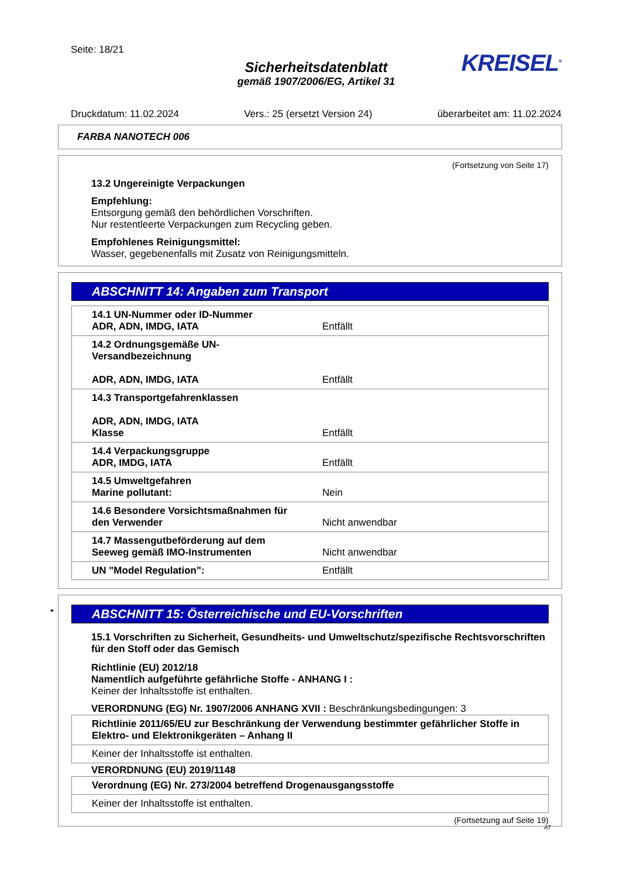Seite: 18/21
Sicherheitsdatenblatt
gemäß 1907/2006/EG, Artikel 31
KREISEL<sup>®</sup>
Druckdatum: 11.02.2024 Vers.: 25 (ersetzt Version 24) überarbeitet am: 11.02.2024
FARBA NANOTECH 006
(Fortsetzung von Seite 17)
13.2 Ungereinigte Verpackungen
Empfehlung:
Entsorgung gemäß den behördlichen Vorschriften.
Nur restentleerte Verpackungen zum Recycling geben.
Empfohlenes Reinigungsmittel:
Wasser, gegebenenfalls mit Zusatz von Reinigungsmitteln.
ABSCHNITT 14: Angaben zum Transport
| 14.1 UN-Nummer oder ID-Nummer ADR, ADN, IMDG, IATA | Entfällt |
| 14.2 Ordnungsgemäße UN-Versandbezeichnung ADR, ADN, IMDG, IATA | Entfällt |
| 14.3 Transportgefahrenklassen ADR, ADN, IMDG, IATA Klasse | Entfällt |
| 14.4 Verpackungsgruppe ADR, IMDG, IATA | Entfällt |
| 14.5 Umweltgefahren Marine pollutant: | Nein |
| 14.6 Besondere Vorsichtsmaßnahmen für den Verwender | Nicht anwendbar |
| 14.7 Massengutbeförderung auf dem Seeweg gemäß IMO-Instrumenten | Nicht anwendbar |
| UN "Model Regulation": | Entfällt |
* ABSCHNITT 15: Österreichische und EU-Vorschriften
15.1 Vorschriften zu Sicherheit, Gesundheits- und Umweltschutz/spezifische Rechtsvorschriften für den Stoff oder das Gemisch
Richtlinie (EU) 2012/18
Namentlich aufgeführte gefährliche Stoffe - ANHANG I :
Keiner der Inhaltsstoffe ist enthalten.
VERORDNUNG (EG) Nr. 1907/2006 ANHANG XVII : Beschränkungsbedingungen: 3
| Richtlinie 2011/65/EU zur Beschränkung der Verwendung bestimmter gefährlicher Stoffe in Elektro- und Elektronikgeräten – Anhang II |
| Keiner der Inhaltsstoffe ist enthalten. |
VERORDNUNG (EU) 2019/1148
| Verordnung (EG) Nr. 273/2004 betreffend Drogenausgangsstoffe |
| Keiner der Inhaltsstoffe ist enthalten. |
(Fortsetzung auf Seite 19)
AT